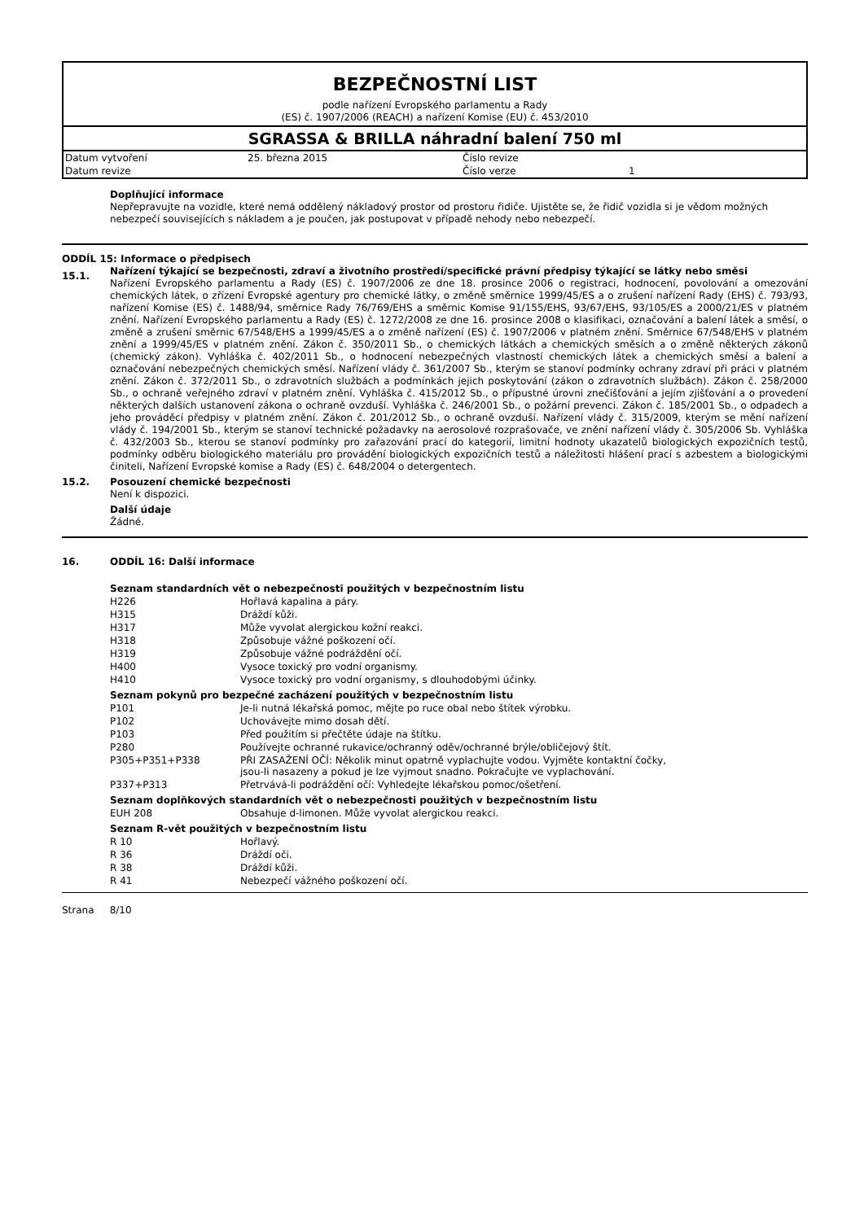BEZPEČNOSTNÍ LIST
podle nařízení Evropského parlamentu a Rady
(ES) č. 1907/2006 (REACH) a nařízení Komise (EU) č. 453/2010
SGRASSA & BRILLA náhradní balení 750 ml
| Datum vytvoření | 25. března 2015 | Číslo revize | |
| Datum revize | | Číslo verze | 1 |
Doplňující informace
Nepřepravujte na vozidle, které nemá oddělený nákladový prostor od prostoru řidiče. Ujistěte se, že řidič vozidla si je vědom možných nebezpečí souvisejících s nákladem a je poučen, jak postupovat v případě nehody nebo nebezpečí.
ODDÍL 15: Informace o předpisech
15.1.
Nařízení týkající se bezpečnosti, zdraví a životního prostředí/specifické právní předpisy týkající se látky nebo směsi
Nařízení Evropského parlamentu a Rady (ES) č. 1907/2006 ze dne 18. prosince 2006 o registraci, hodnocení, povolování a omezování chemických látek, o zřízení Evropské agentury pro chemické látky, o změně směrnice 1999/45/ES a o zrušení nařízení Rady (EHS) č. 793/93, nařízení Komise (ES) č. 1488/94, směrnice Rady 76/769/EHS a směrnic Komise 91/155/EHS, 93/67/EHS, 93/105/ES a 2000/21/ES v platném znění. Nařízení Evropského parlamentu a Rady (ES) č. 1272/2008 ze dne 16. prosince 2008 o klasifikaci, označování a balení látek a směsí, o změně a zrušení směrnic 67/548/EHS a 1999/45/ES a o změně nařízení (ES) č. 1907/2006 v platném znění. Směrnice 67/548/EHS v platném znění a 1999/45/ES v platném znění. Zákon č. 350/2011 Sb., o chemických látkách a chemických směsích a o změně některých zákonů (chemický zákon). Vyhláška č. 402/2011 Sb., o hodnocení nebezpečných vlastností chemických látek a chemických směsí a balení a označování nebezpečných chemických směsí. Nařízení vlády č. 361/2007 Sb., kterým se stanoví podmínky ochrany zdraví při práci v platném znění. Zákon č. 372/2011 Sb., o zdravotních službách a podmínkách jejich poskytování (zákon o zdravotních službách). Zákon č. 258/2000 Sb., o ochraně veřejného zdraví v platném znění. Vyhláška č. 415/2012 Sb., o přípustné úrovni znečišťování a jejím zjišťování a o provedení některých dalších ustanovení zákona o ochraně ovzduší. Vyhláška č. 246/2001 Sb., o požární prevenci. Zákon č. 185/2001 Sb., o odpadech a jeho prováděcí předpisy v platném znění. Zákon č. 201/2012 Sb., o ochraně ovzduší. Nařízení vlády č. 315/2009, kterým se mění nařízení vlády č. 194/2001 Sb., kterým se stanoví technické požadavky na aerosolové rozprašovače, ve znění nařízení vlády č. 305/2006 Sb. Vyhláška č. 432/2003 Sb., kterou se stanoví podmínky pro zařazování prací do kategorií, limitní hodnoty ukazatelů biologických expozičních testů, podmínky odběru biologického materiálu pro provádění biologických expozičních testů a náležitosti hlášení prací s azbestem a biologickými činiteli, Nařízení Evropské komise a Rady (ES) č. 648/2004 o detergentech.
15.2.
Posouzení chemické bezpečnosti
Není k dispozici.
Další údaje
Žádné.
16.
ODDÍL 16: Další informace
Seznam standardních vět o nebezpečnosti použitých v bezpečnostním listu
| H226 | Hořlavá kapalina a páry. |
| H315 | Dráždí kůži. |
| H317 | Může vyvolat alergickou kožní reakci. |
| H318 | Způsobuje vážné poškození očí. |
| H319 | Způsobuje vážné podráždění očí. |
| H400 | Vysoce toxický pro vodní organismy. |
| H410 | Vysoce toxický pro vodní organismy, s dlouhodobými účinky. |
Seznam pokynů pro bezpečné zacházení použitých v bezpečnostním listu
| P101 | Je-li nutná lékařská pomoc, mějte po ruce obal nebo štítek výrobku. |
| P102 | Uchovávejte mimo dosah dětí. |
| P103 | Před použitím si přečtěte údaje na štítku. |
| P280 | Používejte ochranné rukavice/ochranný oděv/ochranné brýle/obličejový štít. |
| P305+P351+P338 | PŘI ZASAŽENÍ OČÍ: Několik minut opatrně vyplachujte vodou. Vyjměte kontaktní čočky, jsou-li nasazeny a pokud je lze vyjmout snadno. Pokračujte ve vyplachování. |
| P337+P313 | Přetrvává-li podráždění očí: Vyhledejte lékařskou pomoc/ošetření. |
Seznam doplňkových standardních vět o nebezpečnosti použitých v bezpečnostním listu
| EUH 208 | Obsahuje d-limonen. Může vyvolat alergickou reakci. |
Seznam R-vět použitých v bezpečnostním listu
| R 10 | Hořlavý. |
| R 36 | Dráždí oči. |
| R 38 | Dráždí kůži. |
| R 41 | Nebezpečí vážného poškození očí. |
Strana 8/10